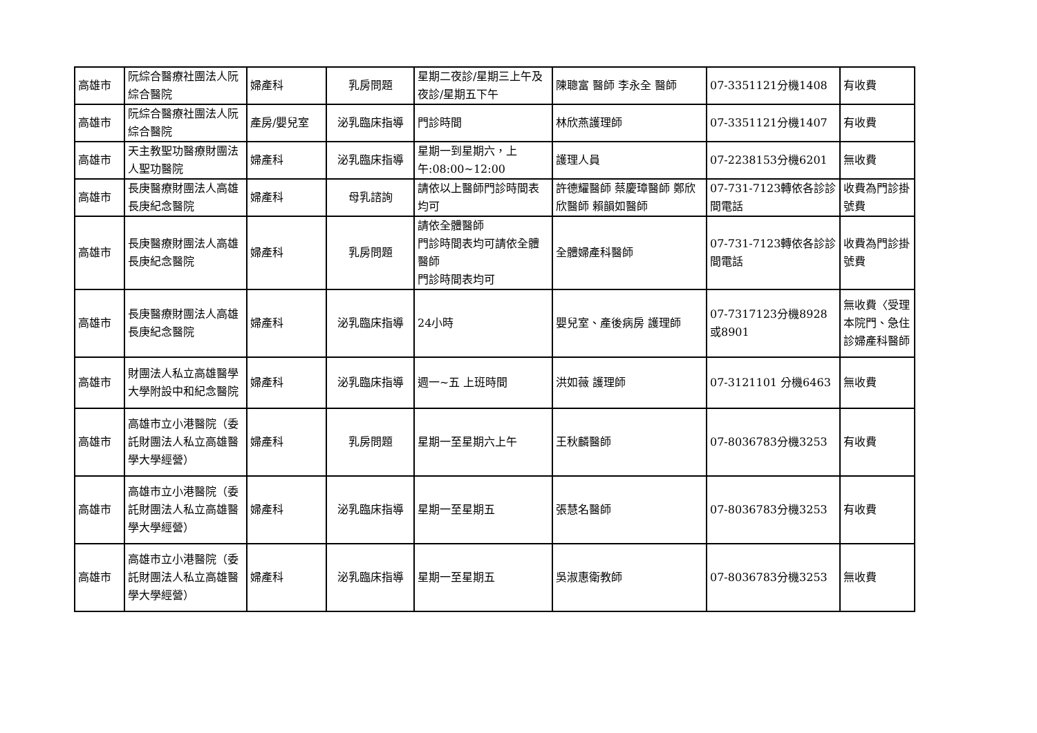| 高雄市 | 阮綜合醫療社團法人阮綜合醫院 | 婦產科 | 乳房問題 | 星期二夜診/星期三上午及夜診/星期五下午 | 陳聰富 醫師 李永全 醫師 | 07-3351121分機1408 | 有收費 |
| 高雄市 | 阮綜合醫療社團法人阮綜合醫院 | 產房/嬰兒室 | 泌乳臨床指導 | 門診時間 | 林欣燕護理師 | 07-3351121分機1407 | 有收費 |
| 高雄市 | 天主教聖功醫療財團法人聖功醫院 | 婦產科 | 泌乳臨床指導 | 星期一到星期六，上午:08:00~12:00 | 護理人員 | 07-2238153分機6201 | 無收費 |
| 高雄市 | 長庚醫療財團法人高雄長庚紀念醫院 | 婦產科 | 母乳諮詢 | 請依以上醫師門診時間表均可 | 許德耀醫師 蔡慶璋醫師 鄭欣欣醫師 賴韻如醫師 | 07-731-7123轉依各診診間電話 | 收費為門診掛號費 |
| 高雄市 | 長庚醫療財團法人高雄長庚紀念醫院 | 婦產科 | 乳房問題 | 請依全體醫師 門診時間表均可請依全體醫師 門診時間表均可 | 全體婦產科醫師 | 07-731-7123轉依各診診間電話 | 收費為門診掛號費 |
| 高雄市 | 長庚醫療財團法人高雄長庚紀念醫院 | 婦產科 | 泌乳臨床指導 | 24小時 | 嬰兒室、產後病房 護理師 | 07-7317123分機8928或8901 | 無收費〈受理本院門、急住診婦產科醫師 |
| 高雄市 | 財團法人私立高雄醫學大學附設中和紀念醫院 | 婦產科 | 泌乳臨床指導 | 週一~五 上班時間 | 洪如薇 護理師 | 07-3121101 分機6463 | 無收費 |
| 高雄市 | 高雄市立小港醫院（委託財團法人私立高雄醫學大學經營） | 婦產科 | 乳房問題 | 星期一至星期六上午 | 王秋麟醫師 | 07-8036783分機3253 | 有收費 |
| 高雄市 | 高雄市立小港醫院（委託財團法人私立高雄醫學大學經營） | 婦產科 | 泌乳臨床指導 | 星期一至星期五 | 張慧名醫師 | 07-8036783分機3253 | 有收費 |
| 高雄市 | 高雄市立小港醫院（委託財團法人私立高雄醫學大學經營） | 婦產科 | 泌乳臨床指導 | 星期一至星期五 | 吳淑惠衛教師 | 07-8036783分機3253 | 無收費 |